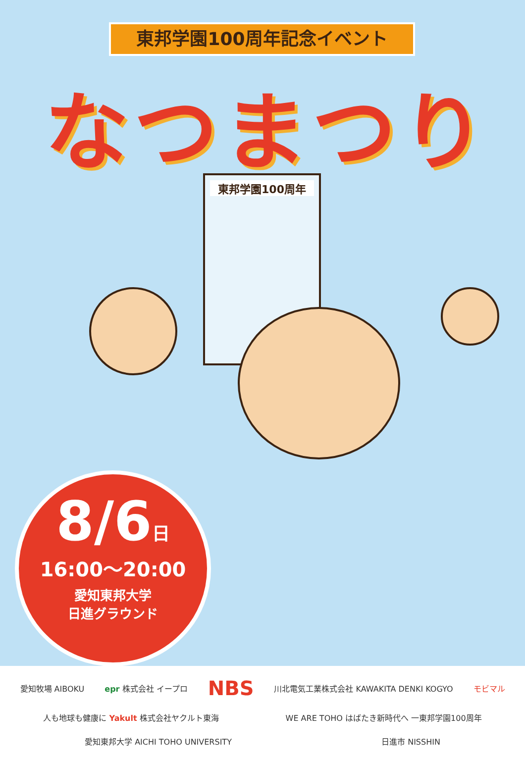東邦学園100周年記念イベント
なつまつり
東邦学園100周年
8/6日
16:00～20:00
愛知東邦大学
日進グラウンド
愛知牧場 AIBOKU epr 株式会社 イープロ NBS 川北電気工業株式会社 KAWAKITA DENKI KOGYO モビマル 人も地球も健康に Yakult 株式会社ヤクルト東海 WE ARE TOHO はばたき新時代へ 一東邦学園100周年 愛知東邦大学 AICHI TOHO UNIVERSITY 日進市 NISSHIN